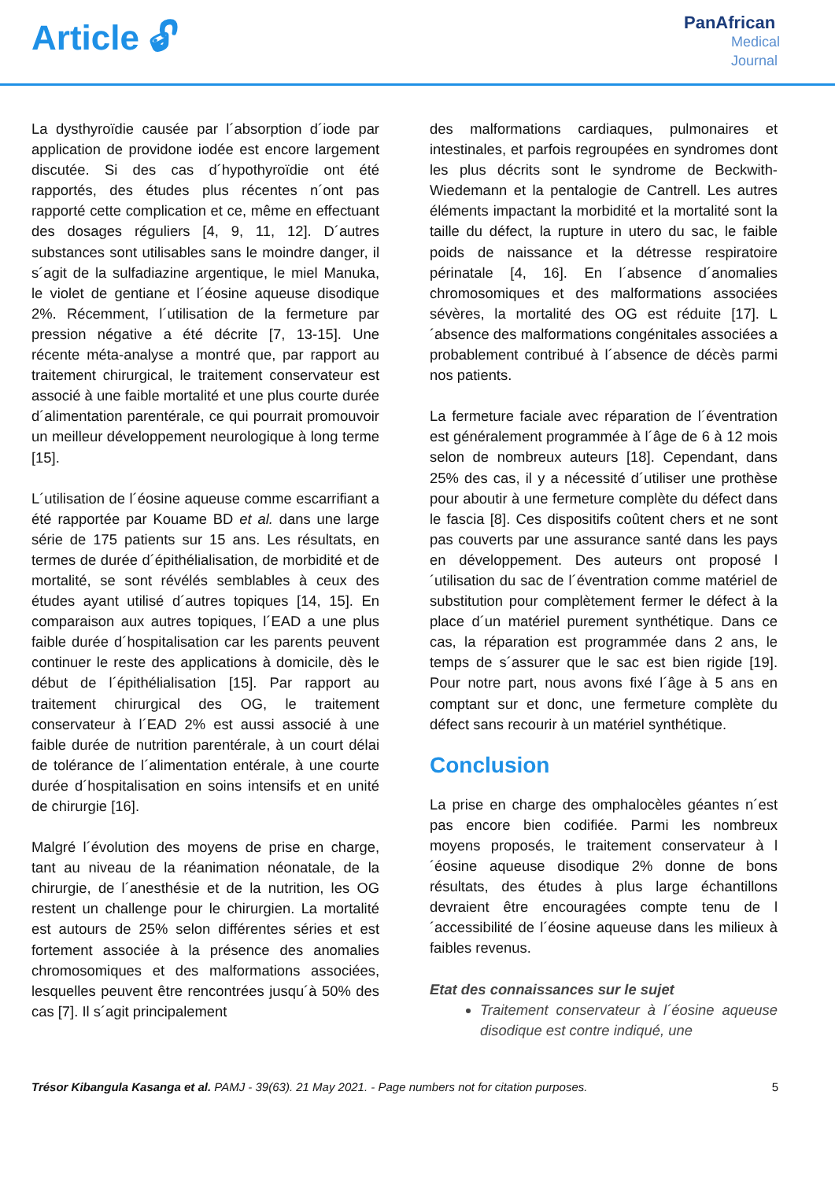Article 🔓︎
PanAfrican
Medical
Journal
La dysthyroïdie causée par l´absorption d´iode par application de providone iodée est encore largement discutée. Si des cas d´hypothyroïdie ont été rapportés, des études plus récentes n´ont pas rapporté cette complication et ce, même en effectuant des dosages réguliers [4, 9, 11, 12]. D´autres substances sont utilisables sans le moindre danger, il s´agit de la sulfadiazine argentique, le miel Manuka, le violet de gentiane et l´éosine aqueuse disodique 2%. Récemment, l´utilisation de la fermeture par pression négative a été décrite [7, 13-15]. Une récente méta-analyse a montré que, par rapport au traitement chirurgical, le traitement conservateur est associé à une faible mortalité et une plus courte durée d´alimentation parentérale, ce qui pourrait promouvoir un meilleur développement neurologique à long terme [15].
L´utilisation de l´éosine aqueuse comme escarrifiant a été rapportée par Kouame BD et al. dans une large série de 175 patients sur 15 ans. Les résultats, en termes de durée d´épithélialisation, de morbidité et de mortalité, se sont révélés semblables à ceux des études ayant utilisé d´autres topiques [14, 15]. En comparaison aux autres topiques, l´EAD a une plus faible durée d´hospitalisation car les parents peuvent continuer le reste des applications à domicile, dès le début de l´épithélialisation [15]. Par rapport au traitement chirurgical des OG, le traitement conservateur à l´EAD 2% est aussi associé à une faible durée de nutrition parentérale, à un court délai de tolérance de l´alimentation entérale, à une courte durée d´hospitalisation en soins intensifs et en unité de chirurgie [16].
Malgré l´évolution des moyens de prise en charge, tant au niveau de la réanimation néonatale, de la chirurgie, de l´anesthésie et de la nutrition, les OG restent un challenge pour le chirurgien. La mortalité est autours de 25% selon différentes séries et est fortement associée à la présence des anomalies chromosomiques et des malformations associées, lesquelles peuvent être rencontrées jusqu´à 50% des cas [7]. Il s´agit principalement
des malformations cardiaques, pulmonaires et intestinales, et parfois regroupées en syndromes dont les plus décrits sont le syndrome de Beckwith-Wiedemann et la pentalogie de Cantrell. Les autres éléments impactant la morbidité et la mortalité sont la taille du défect, la rupture in utero du sac, le faible poids de naissance et la détresse respiratoire périnatale [4, 16]. En l´absence d´anomalies chromosomiques et des malformations associées sévères, la mortalité des OG est réduite [17]. L´absence des malformations congénitales associées a probablement contribué à l´absence de décès parmi nos patients.
La fermeture faciale avec réparation de l´éventration est généralement programmée à l´âge de 6 à 12 mois selon de nombreux auteurs [18]. Cependant, dans 25% des cas, il y a nécessité d´utiliser une prothèse pour aboutir à une fermeture complète du défect dans le fascia [8]. Ces dispositifs coûtent chers et ne sont pas couverts par une assurance santé dans les pays en développement. Des auteurs ont proposé l´utilisation du sac de l´éventration comme matériel de substitution pour complètement fermer le défect à la place d´un matériel purement synthétique. Dans ce cas, la réparation est programmée dans 2 ans, le temps de s´assurer que le sac est bien rigide [19]. Pour notre part, nous avons fixé l´âge à 5 ans en comptant sur et donc, une fermeture complète du défect sans recourir à un matériel synthétique.
Conclusion
La prise en charge des omphalocèles géantes n´est pas encore bien codifiée. Parmi les nombreux moyens proposés, le traitement conservateur à l´éosine aqueuse disodique 2% donne de bons résultats, des études à plus large échantillons devraient être encouragées compte tenu de l´accessibilité de l´éosine aqueuse dans les milieux à faibles revenus.
Etat des connaissances sur le sujet
Traitement conservateur à l´éosine aqueuse disodique est contre indiqué, une
Trésor Kibangula Kasanga et al. PAMJ - 39(63). 21 May 2021. - Page numbers not for citation purposes. 5